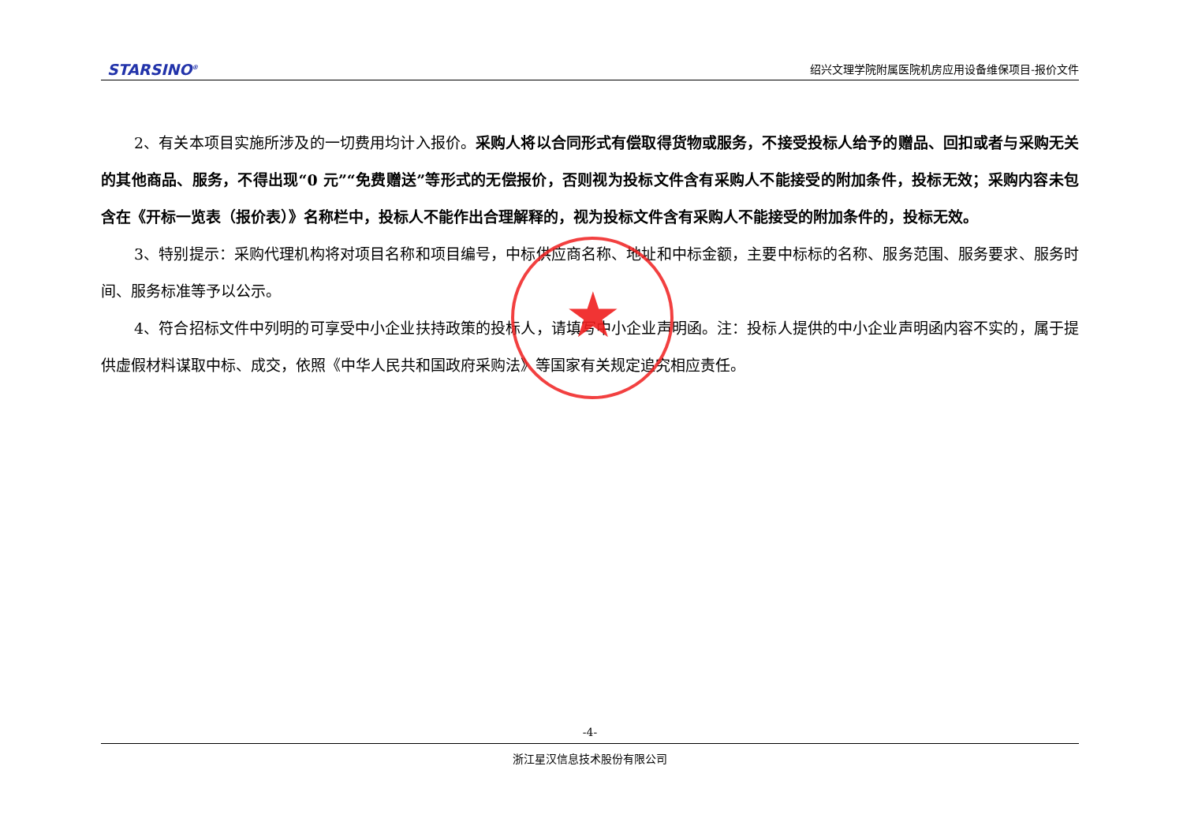STARSINO<sup>®</sup> 绍兴文理学院附属医院机房应用设备维保项目-报价文件
2、有关本项目实施所涉及的一切费用均计入报价。采购人将以合同形式有偿取得货物或服务，不接受投标人给予的赠品、回扣或者与采购无关的其他商品、服务，不得出现“0 元”“免费赠送”等形式的无偿报价，否则视为投标文件含有采购人不能接受的附加条件，投标无效；采购内容未包含在《开标一览表（报价表）》名称栏中，投标人不能作出合理解释的，视为投标文件含有采购人不能接受的附加条件的，投标无效。
3、特别提示：采购代理机构将对项目名称和项目编号，中标供应商名称、地址和中标金额，主要中标标的名称、服务范围、服务要求、服务时间、服务标准等予以公示。
4、符合招标文件中列明的可享受中小企业扶持政策的投标人，请填写中小企业声明函。注：投标人提供的中小企业声明函内容不实的，属于提供虚假材料谋取中标、成交，依照《中华人民共和国政府采购法》等国家有关规定追究相应责任。
★
-4-
浙江星汉信息技术股份有限公司